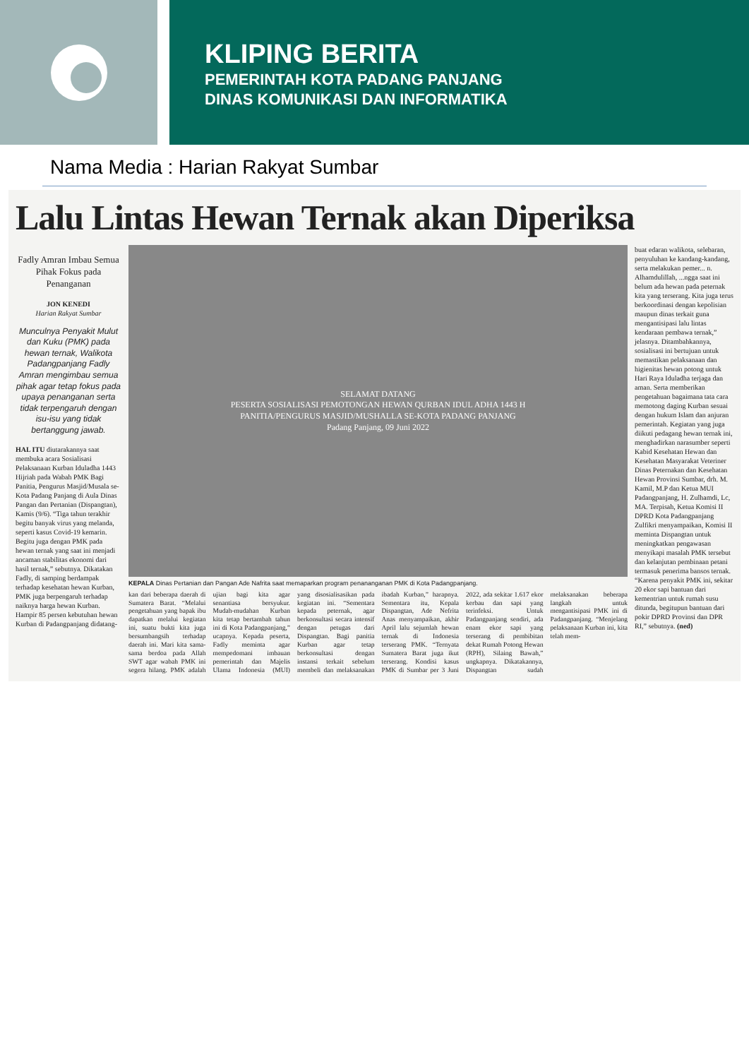KLIPING BERITA
PEMERINTAH KOTA PADANG PANJANG
DINAS KOMUNIKASI DAN INFORMATIKA
Nama Media : Harian Rakyat Sumbar
Lalu Lintas Hewan Ternak akan Diperiksa
Fadly Amran Imbau Semua Pihak Fokus pada Penanganan
JON KENEDI
Harian Rakyat Sumbar
Munculnya Penyakit Mulut dan Kuku (PMK) pada hewan ternak, Walikota Padangpanjang Fadly Amran mengimbau semua pihak agar tetap fokus pada upaya penanganan serta tidak terpengaruh dengan isu-isu yang tidak bertanggung jawab.
HAL ITU diutarakannya saat membuka acara Sosialisasi Pelaksanaan Kurban Iduladha 1443 Hijriah pada Wabah PMK Bagi Panitia, Pengurus Masjid/Musala se-Kota Padang Panjang di Aula Dinas Pangan dan Pertanian (Dispangtan), Kamis (9/6). “Tiga tahun terakhir begitu banyak virus yang melanda, seperti kasus Covid-19 kemarin. Begitu juga dengan PMK pada hewan ternak yang saat ini menjadi ancaman stabilitas ekonomi dari hasil ternak,” sebutnya. Dikatakan Fadly, di samping berdampak terhadap kesehatan hewan Kurban, PMK juga berpengaruh terhadap naiknya harga hewan Kurban. Hampir 85 persen kebutuhan hewan Kurban di Padangpanjang didatang-
SELAMAT DATANG
PESERTA SOSIALISASI PEMOTONGAN HEWAN QURBAN IDUL ADHA 1443 H
PANITIA/PENGURUS MASJID/MUSHALLA SE-KOTA PADANG PANJANG
Padang Panjang, 09 Juni 2022
KEPALA Dinas Pertanian dan Pangan Ade Nafrita saat memaparkan program penananganan PMK di Kota Padangpanjang.
kan dari beberapa daerah di Sumatera Barat. “Melalui pengetahuan yang bapak ibu dapatkan melalui kegiatan ini, suatu bukti kita juga bersumbangsih terhadap daerah ini. Mari kita sama-sama berdoa pada Allah SWT agar wabah PMK ini segera hilang. PMK adalah ujian bagi kita agar senantiasa bersyukur. Mudah-mudahan Kurban kita tetap bertambah tahun ini di Kota Padangpanjang,” ucapnya. Kepada peserta, Fadly meminta agar mempedomani imbauan pemerintah dan Majelis Ulama Indonesia (MUI) yang disosialisasikan pada kegiatan ini. “Sementara kepada peternak, agar berkonsultasi secara intensif dengan petugas dari Dispangtan. Bagi panitia Kurban agar tetap berkonsultasi dengan instansi terkait sebelum membeli dan melaksanakan ibadah Kurban,” harapnya. Sementara itu, Kepala Dispangtan, Ade Nefrita Anas menyampaikan, akhir April lalu sejumlah hewan ternak di Indonesia terserang PMK. “Ternyata Sumatera Barat juga ikut terserang. Kondisi kasus PMK di Sumbar per 3 Juni 2022, ada sekitar 1.617 ekor kerbau dan sapi yang terinfeksi. Untuk Padangpanjang sendiri, ada enam ekor sapi yang terserang di pembibitan dekat Rumah Potong Hewan (RPH), Silaing Bawah,” ungkapnya. Dikatakannya, Dispangtan sudah melaksanakan beberapa langkah untuk mengantisipasi PMK ini di Padangpanjang. “Menjelang pelaksanaan Kurban ini, kita telah mem-
buat edaran walikota, selebaran, penyuluhan ke kandang-kandang, serta melakukan pemer... n. Alhamdulillah, ...ngga saat ini belum ada hewan pada peternak kita yang terserang. Kita juga terus berkoordinasi dengan kepolisian maupun dinas terkait guna mengantisipasi lalu lintas kendaraan pembawa ternak,” jelasnya. Ditambahkannya, sosialisasi ini bertujuan untuk memastikan pelaksanaan dan higienitas hewan potong untuk Hari Raya Iduladha terjaga dan aman. Serta memberikan pengetahuan bagaimana tata cara memotong daging Kurban sesuai dengan hukum Islam dan anjuran pemerintah. Kegiatan yang juga diikuti pedagang hewan ternak ini, menghadirkan narasumber seperti Kabid Kesehatan Hewan dan Kesehatan Masyarakat Veteriner Dinas Peternakan dan Kesehatan Hewan Provinsi Sumbar, drh. M. Kamil, M.P dan Ketua MUI Padangpanjang, H. Zulhamdi, Lc, MA. Terpisah, Ketua Komisi II DPRD Kota Padangpanjang Zulfikri menyampaikan, Komisi II meminta Dispangtan untuk meningkatkan pengawasan menyikapi masalah PMK tersebut dan kelanjutan pembinaan petani termasuk penerima bansos ternak. “Karena penyakit PMK ini, sekitar 20 ekor sapi bantuan dari kementrian untuk rumah susu ditunda, begitupun bantuan dari pokir DPRD Provinsi dan DPR RI,” sebutnya. (ned)